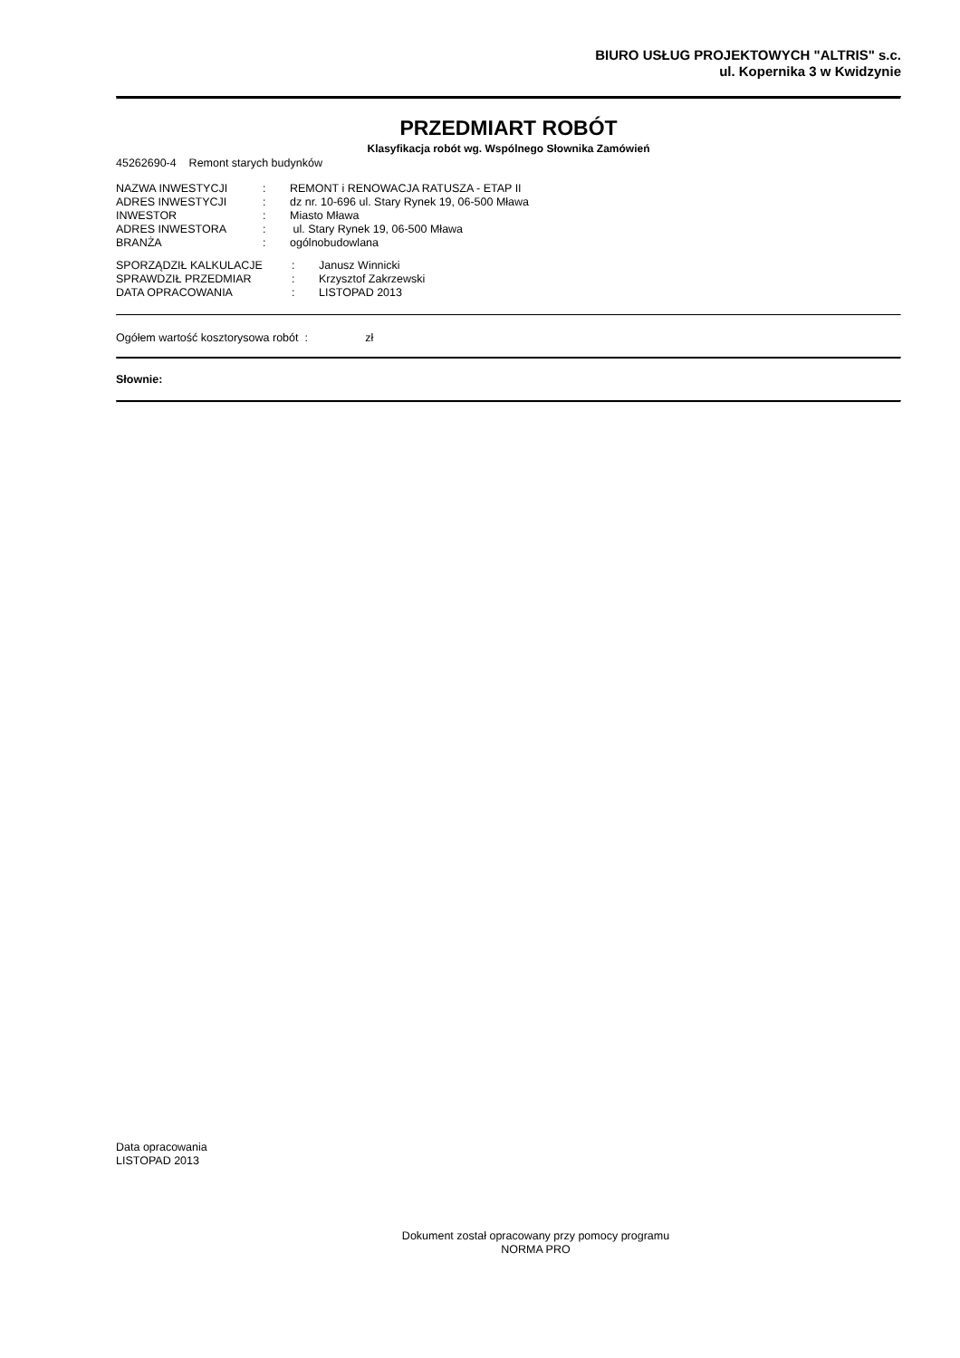BIURO USŁUG PROJEKTOWYCH "ALTRIS" s.c.
ul. Kopernika 3 w Kwidzynie
PRZEDMIART ROBÓT
Klasyfikacja robót wg. Wspólnego Słownika Zamówień
45262690-4 Remont starych budynków
| NAZWA INWESTYCJI | : | REMONT i RENOWACJA RATUSZA - ETAP II |
| ADRES INWESTYCJI | : | dz nr. 10-696 ul. Stary Rynek 19, 06-500 Mława |
| INWESTOR | : | Miasto Mława |
| ADRES INWESTORA | : | ul. Stary Rynek 19, 06-500 Mława |
| BRANŻA | : | ogólnobudowlana |
| SPORZĄDZIŁ KALKULACJE | : | Janusz Winnicki |
| SPRAWDZIŁ PRZEDMIAR | : | Krzysztof Zakrzewski |
| DATA OPRACOWANIA | : | LISTOPAD 2013 |
Ogółem wartość kosztorysowa robót : zł
Słownie:
Data opracowania
LISTOPAD 2013
Dokument został opracowany przy pomocy programu
NORMA PRO